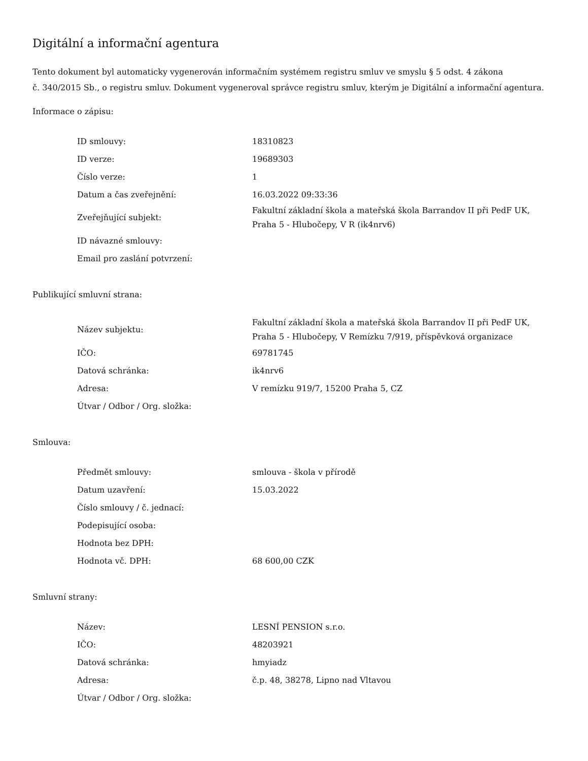Digitální a informační agentura
Tento dokument byl automaticky vygenerován informačním systémem registru smluv ve smyslu § 5 odst. 4 zákona
č. 340/2015 Sb., o registru smluv. Dokument vygeneroval správce registru smluv, kterým je Digitální a informační agentura.
Informace o zápisu:
| ID smlouvy: | 18310823 |
| ID verze: | 19689303 |
| Číslo verze: | 1 |
| Datum a čas zveřejnění: | 16.03.2022 09:33:36 |
| Zveřejňující subjekt: | Fakultní základní škola a mateřská škola Barrandov II při PedF UK, Praha 5 - Hlubočepy, V R (ik4nrv6) |
| ID návazné smlouvy: | |
| Email pro zaslání potvrzení: | |
Publikující smluvní strana:
| Název subjektu: | Fakultní základní škola a mateřská škola Barrandov II při PedF UK, Praha 5 - Hlubočepy, V Remízku 7/919, příspěvková organizace |
| IČO: | 69781745 |
| Datová schránka: | ik4nrv6 |
| Adresa: | V remízku 919/7, 15200 Praha 5, CZ |
| Útvar / Odbor / Org. složka: | |
Smlouva:
| Předmět smlouvy: | smlouva - škola v přírodě |
| Datum uzavření: | 15.03.2022 |
| Číslo smlouvy / č. jednací: | |
| Podepisující osoba: | |
| Hodnota bez DPH: | |
| Hodnota vč. DPH: | 68 600,00 CZK |
Smluvní strany:
| Název: | LESNÍ PENSION s.r.o. |
| IČO: | 48203921 |
| Datová schránka: | hmyiadz |
| Adresa: | č.p. 48, 38278, Lipno nad Vltavou |
| Útvar / Odbor / Org. složka: | |